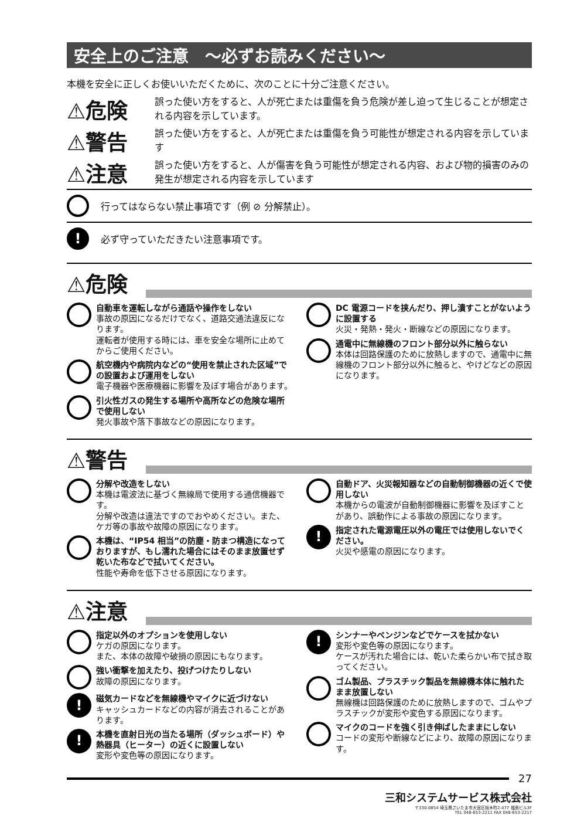安全上のご注意　～必ずお読みください～
本機を安全に正しくお使いいただくために、次のことに十分ご注意ください。
⚠危険 誤った使い方をすると、人が死亡または重傷を負う危険が差し迫って生じることが想定される内容を示しています。
⚠警告 誤った使い方をすると、人が死亡または重傷を負う可能性が想定される内容を示しています
⚠注意 誤った使い方をすると、人が傷害を負う可能性が想定される内容、および物的損害のみの発生が想定される内容を示しています
行ってはならない禁止事項です（例 ⊘ 分解禁止）。
! 必ず守っていただきたい注意事項です。
⚠危険
自動車を運転しながら通話や操作をしない
事故の原因になるだけでなく、道路交通法違反になります。
運転者が使用する時には、車を安全な場所に止めてからご使用ください。
航空機内や病院内などの“使用を禁止された区域”での設置および運用をしない
電子機器や医療機器に影響を及ぼす場合があります。
引火性ガスの発生する場所や高所などの危険な場所で使用しない
発火事故や落下事故などの原因になります。
DC 電源コードを挟んだり、押し潰すことがないように設置する
火災・発熱・発火・断線などの原因になります。
通電中に無線機のフロント部分以外に触らない
本体は回路保護のために放熱しますので、通電中に無線機のフロント部分以外に触ると、やけどなどの原因になります。
⚠警告
分解や改造をしない
本機は電波法に基づく無線局で使用する通信機器です。
分解や改造は違法ですのでおやめください。また、ケガ等の事故や故障の原因になります。
本機は、“IP54 相当”の防塵・防まつ構造になっておりますが、もし濡れた場合にはそのまま放置せず乾いた布などで拭いてください。
性能や寿命を低下させる原因になります。
自動ドア、火災報知器などの自動制御機器の近くで使用しない
本機からの電波が自動制御機器に影響を及ぼすことがあり、誤動作による事故の原因になります。
!
指定された電源電圧以外の電圧では使用しないでください。
火災や感電の原因になります。
⚠注意
指定以外のオプションを使用しない
ケガの原因になります。
また、本体の故障や破損の原因にもなります。
強い衝撃を加えたり、投げつけたりしない
故障の原因になります。
!
磁気カードなどを無線機やマイクに近づけない
キャッシュカードなどの内容が消去されることがあります。
!
本機を直射日光の当たる場所（ダッシュボード）や熱器具（ヒーター）の近くに設置しない
変形や変色等の原因になります。
!
シンナーやベンジンなどでケースを拭かない
変形や変色等の原因になります。
ケースが汚れた場合には、乾いた柔らかい布で拭き取ってください。
ゴム製品、プラスチック製品を無線機本体に触れたまま放置しない
無線機は回路保護のために放熱しますので、ゴムやプラスチックが変形や変色する原因になります。
マイクのコードを強く引き伸ばしたままにしない
コードの変形や断線などにより、故障の原因になります。
27
三和システムサービス株式会社
〒330-0854 埼玉県さいたま市大宮区桜木町2-477 福島ビル3F
TEL 048-653-2211 FAX 048-653-2217